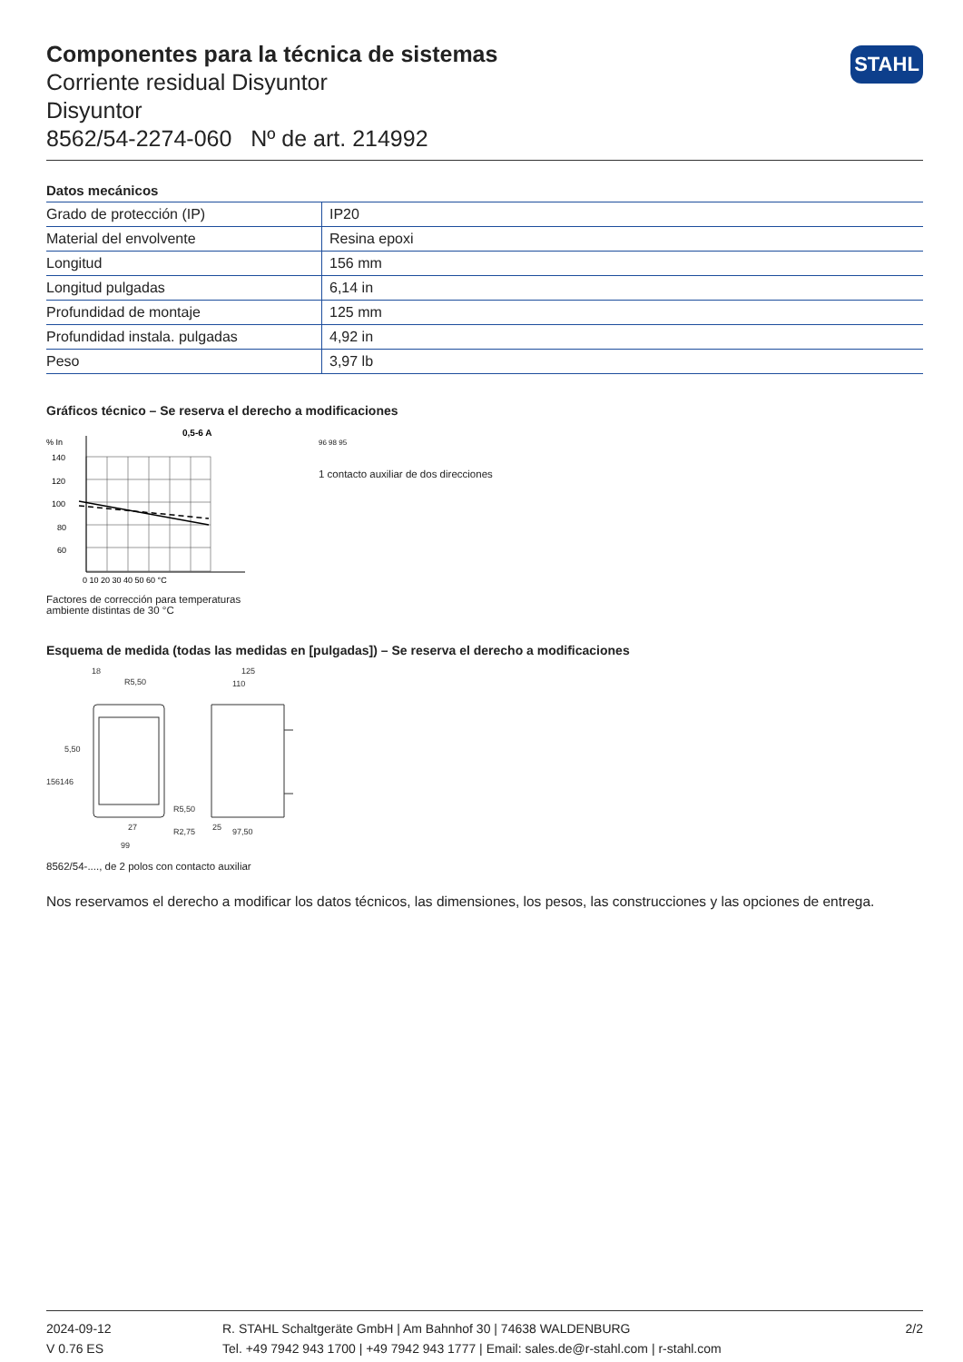STAHL
Componentes para la técnica de sistemas
Corriente residual Disyuntor
Disyuntor
8562/54-2274-060 Nº de art. 214992
Datos mecánicos
| Grado de protección (IP) | IP20 |
| Material del envolvente | Resina epoxi |
| Longitud | 156 mm |
| Longitud pulgadas | 6,14 in |
| Profundidad de montaje | 125 mm |
| Profundidad instala. pulgadas | 4,92 in |
| Peso | 3,97 lb |
Gráficos técnico – Se reserva el derecho a modificaciones
% In
0,5-6 A
140
120
100
80
60
0 10 20 30 40 50 60 °C
Factores de corrección para temperaturas ambiente distintas de 30 °C
96 98 95
1 contacto auxiliar de dos direcciones
Esquema de medida (todas las medidas en [pulgadas]) – Se reserva el derecho a modificaciones
18
R5,50
5,50
156
146
R5,50
27
99
125
110
25
97,50
R2,75
8562/54-...., de 2 polos con contacto auxiliar
Nos reservamos el derecho a modificar los datos técnicos, las dimensiones, los pesos, las construcciones y las opciones de entrega.
2024-09-12
V 0.76 ES
R. STAHL Schaltgeräte GmbH | Am Bahnhof 30 | 74638 WALDENBURG
Tel. +49 7942 943 1700 | +49 7942 943 1777 | Email: sales.de@r-stahl.com | r-stahl.com
2/2